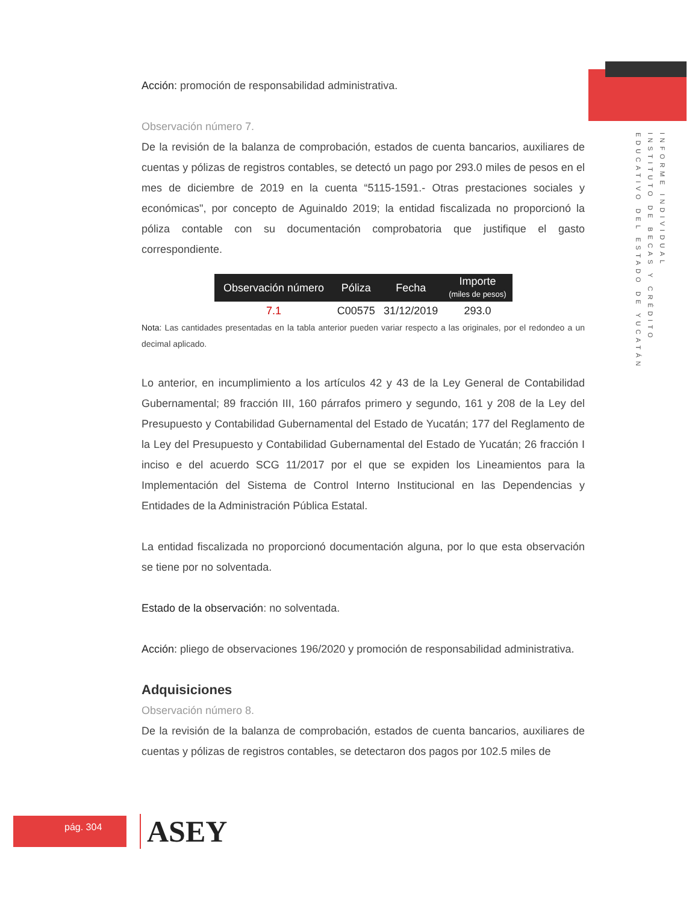Acción: promoción de responsabilidad administrativa.
Observación número 7.
De la revisión de la balanza de comprobación, estados de cuenta bancarios, auxiliares de cuentas y pólizas de registros contables, se detectó un pago por 293.0 miles de pesos en el mes de diciembre de 2019 en la cuenta “5115-1591.- Otras prestaciones sociales y económicas", por concepto de Aguinaldo 2019; la entidad fiscalizada no proporcionó la póliza contable con su documentación comprobatoria que justifique el gasto correspondiente.
| Observación número | Póliza | Fecha | Importe (miles de pesos) |
| --- | --- | --- | --- |
| 7.1 | C00575 | 31/12/2019 | 293.0 |
Nota: Las cantidades presentadas en la tabla anterior pueden variar respecto a las originales, por el redondeo a un decimal aplicado.
Lo anterior, en incumplimiento a los artículos 42 y 43 de la Ley General de Contabilidad Gubernamental; 89 fracción III, 160 párrafos primero y segundo, 161 y 208 de la Ley del Presupuesto y Contabilidad Gubernamental del Estado de Yucatán; 177 del Reglamento de la Ley del Presupuesto y Contabilidad Gubernamental del Estado de Yucatán; 26 fracción I inciso e del acuerdo SCG 11/2017 por el que se expiden los Lineamientos para la Implementación del Sistema de Control Interno Institucional en las Dependencias y Entidades de la Administración Pública Estatal.
La entidad fiscalizada no proporcionó documentación alguna, por lo que esta observación se tiene por no solventada.
Estado de la observación: no solventada.
Acción: pliego de observaciones 196/2020 y promoción de responsabilidad administrativa.
Adquisiciones
Observación número 8.
De la revisión de la balanza de comprobación, estados de cuenta bancarios, auxiliares de cuentas y pólizas de registros contables, se detectaron dos pagos por 102.5 miles de
INFORME INDIVIDUAL
INSTITUTO DE BECAS Y CRÉDITO
EDUCATIVO DEL ESTADO DE YUCATÁN
pág. 304 ASEY